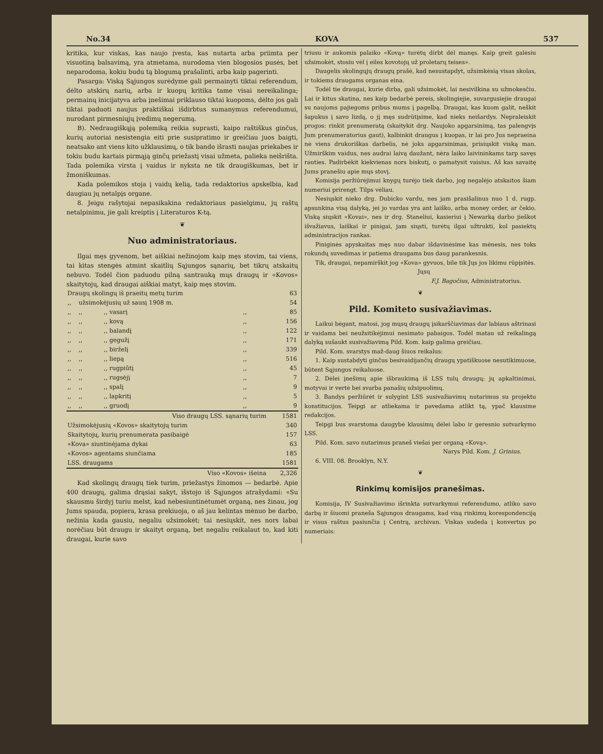No.34 KOVA 537
kritika, kur viskas, kas naujo įvesta, kas nutarta arba priimta per visuotiną balsavimą, yra atmetama, nurodoma vien blogosios pusės, bet neparodoma, kokiu budu tą blogumą prašalinti, arba kaip pagerinti.
Pasarga: Viską Sąjungos surėdyme gali permainyti tiktai referendum, dėlto atskirų narių, arba ir kuopų kritika tame visai nereikalinga; permainų inicijatyva arba įnešimai priklauso tiktai kuopoms, dėlto jos gali tiktai paduoti naujus praktiškai išdirbtus sumanymus referendumui, nurodant pirmesniųjų įvedimų negerumą.
B). Nedraugiškąją polemiką reikia suprasti, kaipo raštiškus ginčus, kurių autoriai nesistengia eiti prie susipratimo ir greičiau juos baigti, neatsako ant viens kito užklausimų, o tik bando išrasti naujas priekabes ir tokiu budu kartais pirmąją ginčų priežastį visai užmeta, palieka neišrišta. Tada polemika virsta į vaidus ir nyksta ne tik draugiškumas, bet ir žmoniškumas.
Kada polemikos stoja į vaidų kelią, tada redaktorius apskelbia, kad daugiau jų netalpįs organe.
8. Jeigu rašytojai nepasikakina redaktoriaus pasielgimu, jų raštų netalpinimu, jie gali kreiptis į Literaturos K-tą.
❦
Nuo administratoriaus.
Ilgai męs gyvenom, bet aiškiai nežinojom kaip męs stovim, tai viens, tai kitas stengės atmint skaitlių Sąjungos sąnarių, bet tikrų atskaitų nebuvo. Todėl čion paduodu pilną santrauką mųs draugų ir «Kovos» skaitytojų, kad draugai aiškiai matyt, kaip męs stovim.
| Draugų skolingų iš praeitų metų turim | | | | 63 |
| ,, | užsimokėjusių už sausį 1908 m. | | | 54 |
| ,, | ,, | ,, vasarį | ,, | 85 |
| ,, | ,, | ,, kovą | ,, | 156 |
| ,, | ,, | ,, balandį | ,, | 122 |
| ,, | ,, | ,, gegužį | ,, | 171 |
| ,, | ,, | ,, birželį | ,, | 339 |
| ,, | ,, | ,, liepą | ,, | 516 |
| ,, | ,, | ,, rugpiūtį | ,, | 45 |
| ,, | ,, | ,, rugsėjį | ,, | 7 |
| ,, | ,, | ,, spalį | ,, | 9 |
| ,, | ,, | ,, lapkritį | ,, | 5 |
| ,, | ,, | ,, gruodį | ,, | 9 |
| Viso draugų LSS. sąnarių turim | | | | 1581 |
| Užsimokėjusių «Kovos» skaitytojų turim | | | | 340 |
| Skaitytojų, kurių prenumerata pasibaigė | | | | 157 |
| «Kova» siuntinėjama dykai | | | | 63 |
| «Kovos» agentams siunčiama | | | | 185 |
| LSS. draugams | | | | 1581 |
| Viso «Kovos» išeina | | | | 2,326 |
Kad skolingų draugų tiek turim, priežastys žinomos — bedarbė. Apie 400 draugų, galima drąsiai sakyt, išstojo iš Sąjungos atrašydami: «Su skausmu širdyj turiu melst, kad nebesiuntinėtumėt organą, nes žinau, jog Jums spauda, popiera, krasa prekiuoja, o aš jau kelintas mėnuo be darbo, nežinia kada gausiu, negaliu užsimokėt; tai nesiųskit, nes nors labai norėčiau būt draugu ir skaityt organą, bet negaliu reikalaut to, kad kiti draugai, kurie savo
triusu ir aukomis palaiko «Kovą» turėtų dirbt dėl manęs. Kaip greit galėsiu užsimokėt, stosiu vėl į eiles kovotojų už proletarų teises».
Daugelis skolingųjų draugų prašė, kad nesustapdyt, užsimkėsią visas skolas, ir tokiems draugams organas eina.
Todėl tie draugai, kurie dirba, gali užsimokėt, lai nesivilkina su užmokesčiu. Lai ir kitus skatina, nes kaip bedarbė pereis, skolingiejie, suvargusiejie draugai su naujoms pajiegoms pribus mums į pagelbą. Draugai, kas kuom galit, neškit šapukus į savo lizdą, o jį męs sudrūtįsime, kad nieks neišardys. Nepraleiskit progos: rinkit prenumeratą (skaitykit drg. Naujoko apgarsinimą, tas palengvįs Jum prenumeratorius gaut), kalbinkit draugus į kuopas, ir lai pro Jus nepraeina nė viens drukoriškas darbelis, nė joks apgarsinimas, prisiųskit viską man. Užmirškim vaidus, nes audrai laivą daužant, nėra laiko laivininkams tarp savęs rauties. Padirbėkit kiekvienas nors biskutį, o pamatysit vaisius. Aš kas savaitę Jums pranešiu apie mųs stovį.
Komisija peržiūrėjimui knygų turėjo tiek darbo, jog negalėjo atskaitos šiam numeriui prirengt. Tilps vėliau.
Nesiųskit nieko drg. Dubicko vardu, nes jam prasišalinus nuo 1 d. rugp. apsunkina visą dalyką, jei jo vardas yra ant laiško, arba money order, ar čekio. Viską siųskit «Kovai», nes ir drg. Staneliui, kasieriui į Newarką darbo jieškot išvažiavus, laiškai ir pinigai, jam siųsti, turėtų ilgai užtrukti, kol pasiektų administracijos rankas.
Piniginės apyskaitas męs nuo dabar išdavinėsime kas mėnesis, nes toks rokundų suvedimas ir patiems draugams bus daug parankesnis.
Tik, draugai, nepamirškit jog «Kova» gyvuos, bile tik Jųs jos likimu rūpįsitės.
Jųsų
F.J. Bagočius, Administratorius.
❦
Pild. Komiteto susivažiavimas.
Laikui bėgant, matosi, jog mųsų draugų įsikarščiavimas dar labiaus aštrinasi ir vaidams bei neužsitikėjimui nesimato pabaigos. Todėl matau už reikalingą dalyką sušaukt susivažiavimą Pild. Kom. kaip galima greičiau.
Pild. Kom. svarstys maž-daug šiuos reikalus:
1. Kaip sustabdyti ginčus besivaidijančių draugų ypatiškuose nesutikimuose, būtent Sąjungos reikaluose.
2. Dėlei įnešimų apie išbraukimą iš LSS tulų draugų: jų apkaltinimai, motyvai ir vertė bei svarba panašių užsipuolimų.
3. Bandys peržiūrėt ir sulygint LSS susivažiavimų nutarimus su projektu konstitucijos. Teipgi ar atliekama ir pavedama atlikt tą, ypač klausime redakcijos.
Teipgi bus svarstoma daugybė klausimų dėlei labo ir geresnio sutvarkymo LSS.
Pild. Kom. savo nutarimus praneš viešai per organą «Kovą».
Narys Pild. Kom. J. Grinius.
6. VIII. 08. Brooklyn, N.Y.
❦
Rinkimų komisijos pranešimas.
Komisija, IV Susivažiavimo išrinkta sutvarkymui referendumo, atliko savo darbą ir šiuomi praneša Sąjungos draugams, kad visą rinkimų korespondenciją ir visus raštus pasiunčia į Centrą, archivan. Viskas sudeda į konvertus po numeriais: